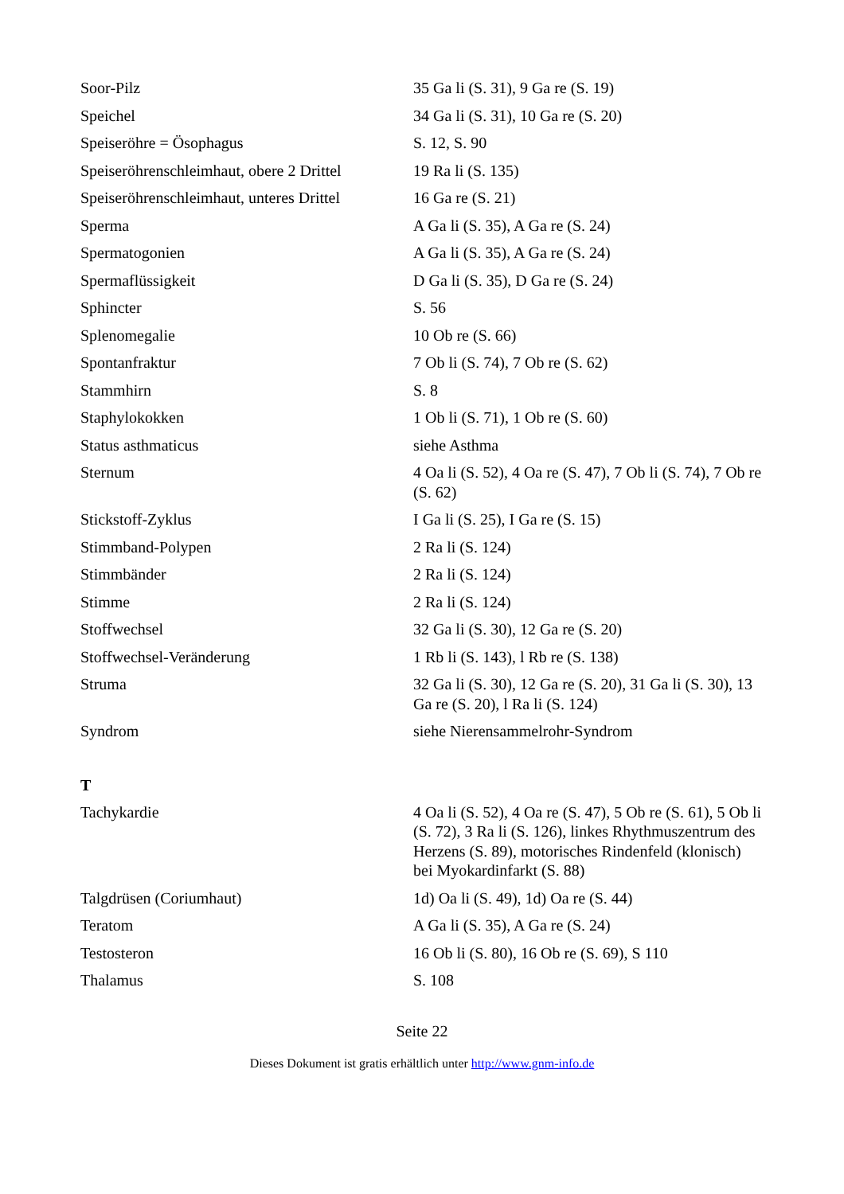| Soor-Pilz | 35 Ga li (S. 31), 9 Ga re (S. 19) |
| Speichel | 34 Ga li (S. 31), 10 Ga re (S. 20) |
| Speiseröhre = Ösophagus | S. 12, S. 90 |
| Speiseröhrenschleimhaut, obere 2 Drittel | 19 Ra li (S. 135) |
| Speiseröhrenschleimhaut, unteres Drittel | 16 Ga re (S. 21) |
| Sperma | A Ga li (S. 35), A Ga re (S. 24) |
| Spermatogonien | A Ga li (S. 35), A Ga re (S. 24) |
| Spermaflüssigkeit | D Ga li (S. 35), D Ga re (S. 24) |
| Sphincter | S. 56 |
| Splenomegalie | 10 Ob re (S. 66) |
| Spontanfraktur | 7 Ob li (S. 74), 7 Ob re (S. 62) |
| Stammhirn | S. 8 |
| Staphylokokken | 1 Ob li (S. 71), 1 Ob re (S. 60) |
| Status asthmaticus | siehe Asthma |
| Sternum | 4 Oa li (S. 52), 4 Oa re (S. 47), 7 Ob li (S. 74), 7 Ob re (S. 62) |
| Stickstoff-Zyklus | I Ga li (S. 25), I Ga re (S. 15) |
| Stimmband-Polypen | 2 Ra li (S. 124) |
| Stimmbänder | 2 Ra li (S. 124) |
| Stimme | 2 Ra li (S. 124) |
| Stoffwechsel | 32 Ga li (S. 30), 12 Ga re (S. 20) |
| Stoffwechsel-Veränderung | 1 Rb li (S. 143), l Rb re (S. 138) |
| Struma | 32 Ga li (S. 30), 12 Ga re (S. 20), 31 Ga li (S. 30), 13 Ga re (S. 20), l Ra li (S. 124) |
| Syndrom | siehe Nierensammelrohr-Syndrom |
T
| Tachykardie | 4 Oa li (S. 52), 4 Oa re (S. 47), 5 Ob re (S. 61), 5 Ob li (S. 72), 3 Ra li (S. 126), linkes Rhythmuszentrum des Herzens (S. 89), motorisches Rindenfeld (klonisch) bei Myokardinfarkt (S. 88) |
| Talgdrüsen (Coriumhaut) | 1d) Oa li (S. 49), 1d) Oa re (S. 44) |
| Teratom | A Ga li (S. 35), A Ga re (S. 24) |
| Testosteron | 16 Ob li (S. 80), 16 Ob re (S. 69), S 110 |
| Thalamus | S. 108 |
Seite 22
Dieses Dokument ist gratis erhältlich unter http://www.gnm-info.de